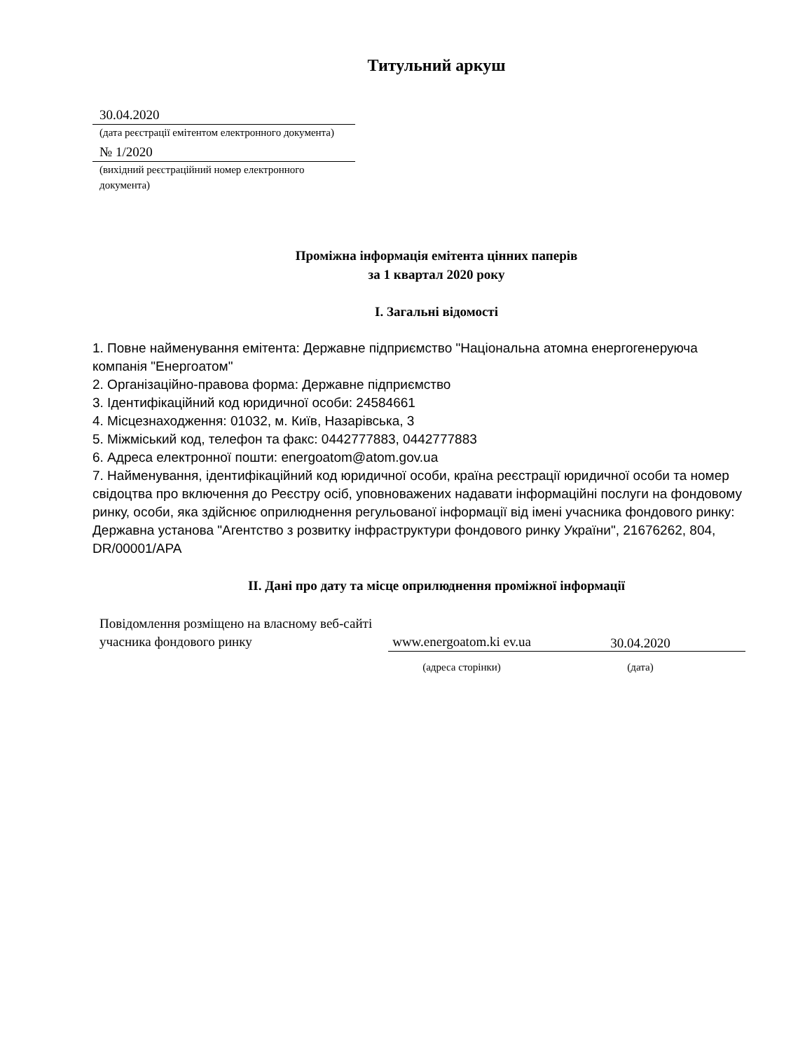Титульний аркуш
30.04.2020
(дата реєстрації емітентом електронного документа)
№ 1/2020
(вихідний реєстраційний номер електронного документа)
Проміжна інформація емітента цінних паперів
за 1 квартал 2020 року
I. Загальні відомості
1. Повне найменування емітента: Державне підприємство "Національна атомна енергогенеруюча компанія "Енергоатом"
2. Організаційно-правова форма: Державне підприємство
3. Ідентифікаційний код юридичної особи: 24584661
4. Місцезнаходження: 01032, м. Київ, Назарівська, 3
5. Міжміський код, телефон та факс: 0442777883, 0442777883
6. Адреса електронної пошти: energoatom@atom.gov.ua
7. Найменування, ідентифікаційний код юридичної особи, країна реєстрації юридичної особи та номер свідоцтва про включення до Реєстру осіб, уповноважених надавати інформаційні послуги на фондовому ринку, особи, яка здійснює оприлюднення регульованої інформації від імені учасника фондового ринку: Державна установа "Агентство з розвитку інфраструктури фондового ринку України", 21676262, 804, DR/00001/APA
II. Дані про дату та місце оприлюднення проміжної інформації
| Повідомлення розміщено на власному веб-сайті учасника фондового ринку | www.energoatom.ki ev.ua | 30.04.2020 |
| | (адреса сторінки) | (дата) |